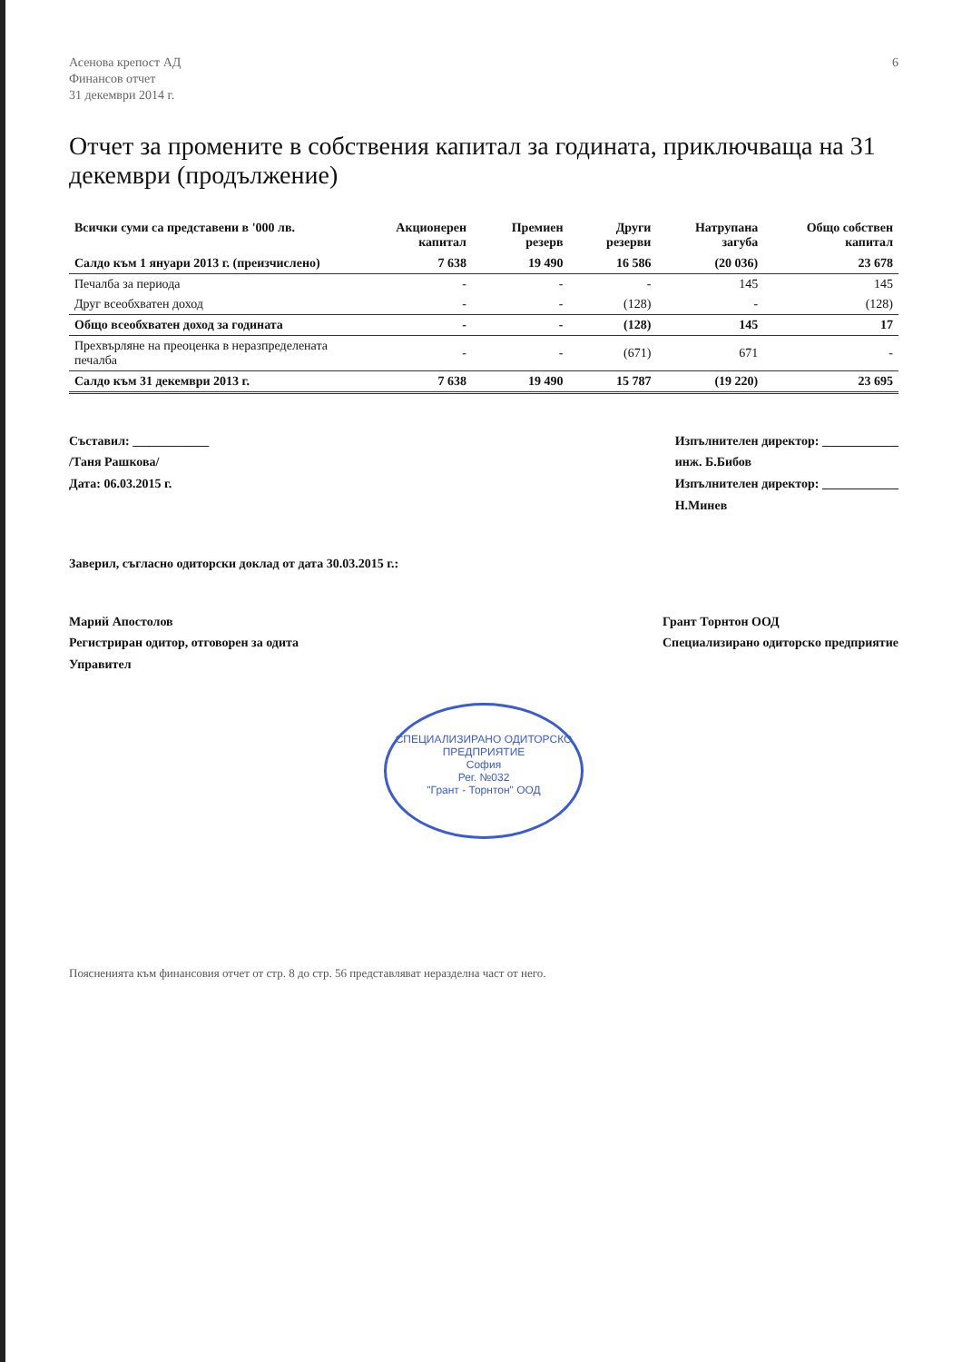Асенова крепост АД
Финансов отчет
31 декември 2014 г.
6
Отчет за промените в собствения капитал за годината, приключваща на 31 декември (продължение)
| Всички суми са представени в '000 лв. | Акционерен капитал | Премиен резерв | Други резерви | Натрупана загуба | Общо собствен капитал |
| --- | --- | --- | --- | --- | --- |
| Салдо към 1 януари 2013 г. (преизчислено) | 7 638 | 19 490 | 16 586 | (20 036) | 23 678 |
| Печалба за периода | - | - | - | 145 | 145 |
| Друг всеобхватен доход | - | - | (128) | - | (128) |
| Общо всеобхватен доход за годината | - | - | (128) | 145 | 17 |
| Прехвърляне на преоценка в неразпределената печалба | - | - | (671) | 671 | - |
| Салдо към 31 декември 2013 г. | 7 638 | 19 490 | 15 787 | (19 220) | 23 695 |
Съставил: ____________
/Таня Рашкова/
Дата: 06.03.2015 г.
Изпълнителен директор: ____________
инж. Б.Бибов
Изпълнителен директор: ____________
Н.Минев
Заверил, съгласно одиторски доклад от дата 30.03.2015 г.:
Марий Апостолов
Регистриран одитор, отговорен за одита
Управител
Грант Торнтон ООД
Специализирано одиторско предприятие
СПЕЦИАЛИЗИРАНО ОДИТОРСКО ПРЕДПРИЯТИЕ
София
Рег. №032
"Грант - Торнтон" ООД
Поясненията към финансовия отчет от стр. 8 до стр. 56 представляват неразделна част от него.